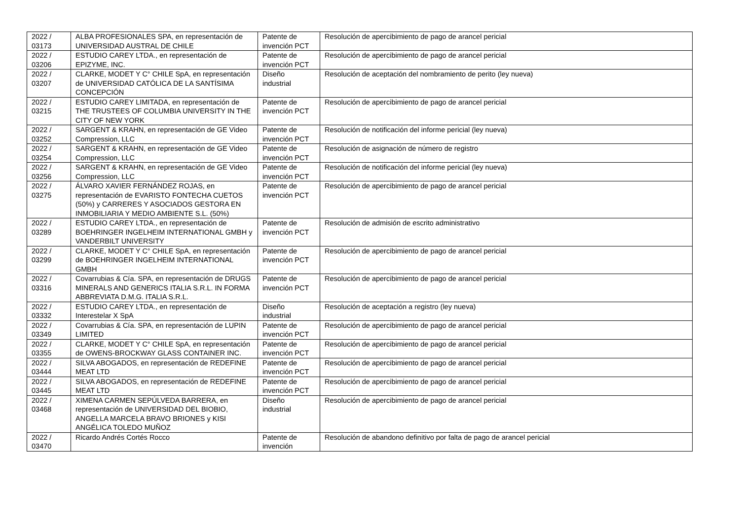| 2022 / 03173 | ALBA PROFESIONALES SPA, en representación de UNIVERSIDAD AUSTRAL DE CHILE | Patente de invención PCT | Resolución de apercibimiento de pago de arancel pericial |
| 2022 / 03206 | ESTUDIO CAREY LTDA., en representación de EPIZYME, INC. | Patente de invención PCT | Resolución de apercibimiento de pago de arancel pericial |
| 2022 / 03207 | CLARKE, MODET Y C° CHILE SpA, en representación de UNIVERSIDAD CATÓLICA DE LA SANTÍSIMA CONCEPCIÓN | Diseño industrial | Resolución de aceptación del nombramiento de perito (ley nueva) |
| 2022 / 03215 | ESTUDIO CAREY LIMITADA, en representación de THE TRUSTEES OF COLUMBIA UNIVERSITY IN THE CITY OF NEW YORK | Patente de invención PCT | Resolución de apercibimiento de pago de arancel pericial |
| 2022 / 03252 | SARGENT & KRAHN, en representación de GE Video Compression, LLC | Patente de invención PCT | Resolución de notificación del informe pericial (ley nueva) |
| 2022 / 03254 | SARGENT & KRAHN, en representación de GE Video Compression, LLC | Patente de invención PCT | Resolución de asignación de número de registro |
| 2022 / 03256 | SARGENT & KRAHN, en representación de GE Video Compression, LLC | Patente de invención PCT | Resolución de notificación del informe pericial (ley nueva) |
| 2022 / 03275 | ÁLVARO XAVIER FERNÁNDEZ ROJAS, en representación de EVARISTO FONTECHA CUETOS (50%) y CARRERES Y ASOCIADOS GESTORA EN INMOBILIARIA Y MEDIO AMBIENTE S.L. (50%) | Patente de invención PCT | Resolución de apercibimiento de pago de arancel pericial |
| 2022 / 03289 | ESTUDIO CAREY LTDA., en representación de BOEHRINGER INGELHEIM INTERNATIONAL GMBH y VANDERBILT UNIVERSITY | Patente de invención PCT | Resolución de admisión de escrito administrativo |
| 2022 / 03299 | CLARKE, MODET Y C° CHILE SpA, en representación de BOEHRINGER INGELHEIM INTERNATIONAL GMBH | Patente de invención PCT | Resolución de apercibimiento de pago de arancel pericial |
| 2022 / 03316 | Covarrubias & Cía. SPA, en representación de DRUGS MINERALS AND GENERICS ITALIA S.R.L. IN FORMA ABBREVIATA D.M.G. ITALIA S.R.L. | Patente de invención PCT | Resolución de apercibimiento de pago de arancel pericial |
| 2022 / 03332 | ESTUDIO CAREY LTDA., en representación de Interestelar X SpA | Diseño industrial | Resolución de aceptación a registro (ley nueva) |
| 2022 / 03349 | Covarrubias & Cía. SPA, en representación de LUPIN LIMITED | Patente de invención PCT | Resolución de apercibimiento de pago de arancel pericial |
| 2022 / 03355 | CLARKE, MODET Y C° CHILE SpA, en representación de OWENS-BROCKWAY GLASS CONTAINER INC. | Patente de invención PCT | Resolución de apercibimiento de pago de arancel pericial |
| 2022 / 03444 | SILVA ABOGADOS, en representación de REDEFINE MEAT LTD | Patente de invención PCT | Resolución de apercibimiento de pago de arancel pericial |
| 2022 / 03445 | SILVA ABOGADOS, en representación de REDEFINE MEAT LTD | Patente de invención PCT | Resolución de apercibimiento de pago de arancel pericial |
| 2022 / 03468 | XIMENA CARMEN SEPÚLVEDA BARRERA, en representación de UNIVERSIDAD DEL BIOBIO, ANGELLA MARCELA BRAVO BRIONES y KISI ANGÉLICA TOLEDO MUÑOZ | Diseño industrial | Resolución de apercibimiento de pago de arancel pericial |
| 2022 / 03470 | Ricardo Andrés Cortés Rocco | Patente de invención | Resolución de abandono definitivo por falta de pago de arancel pericial |